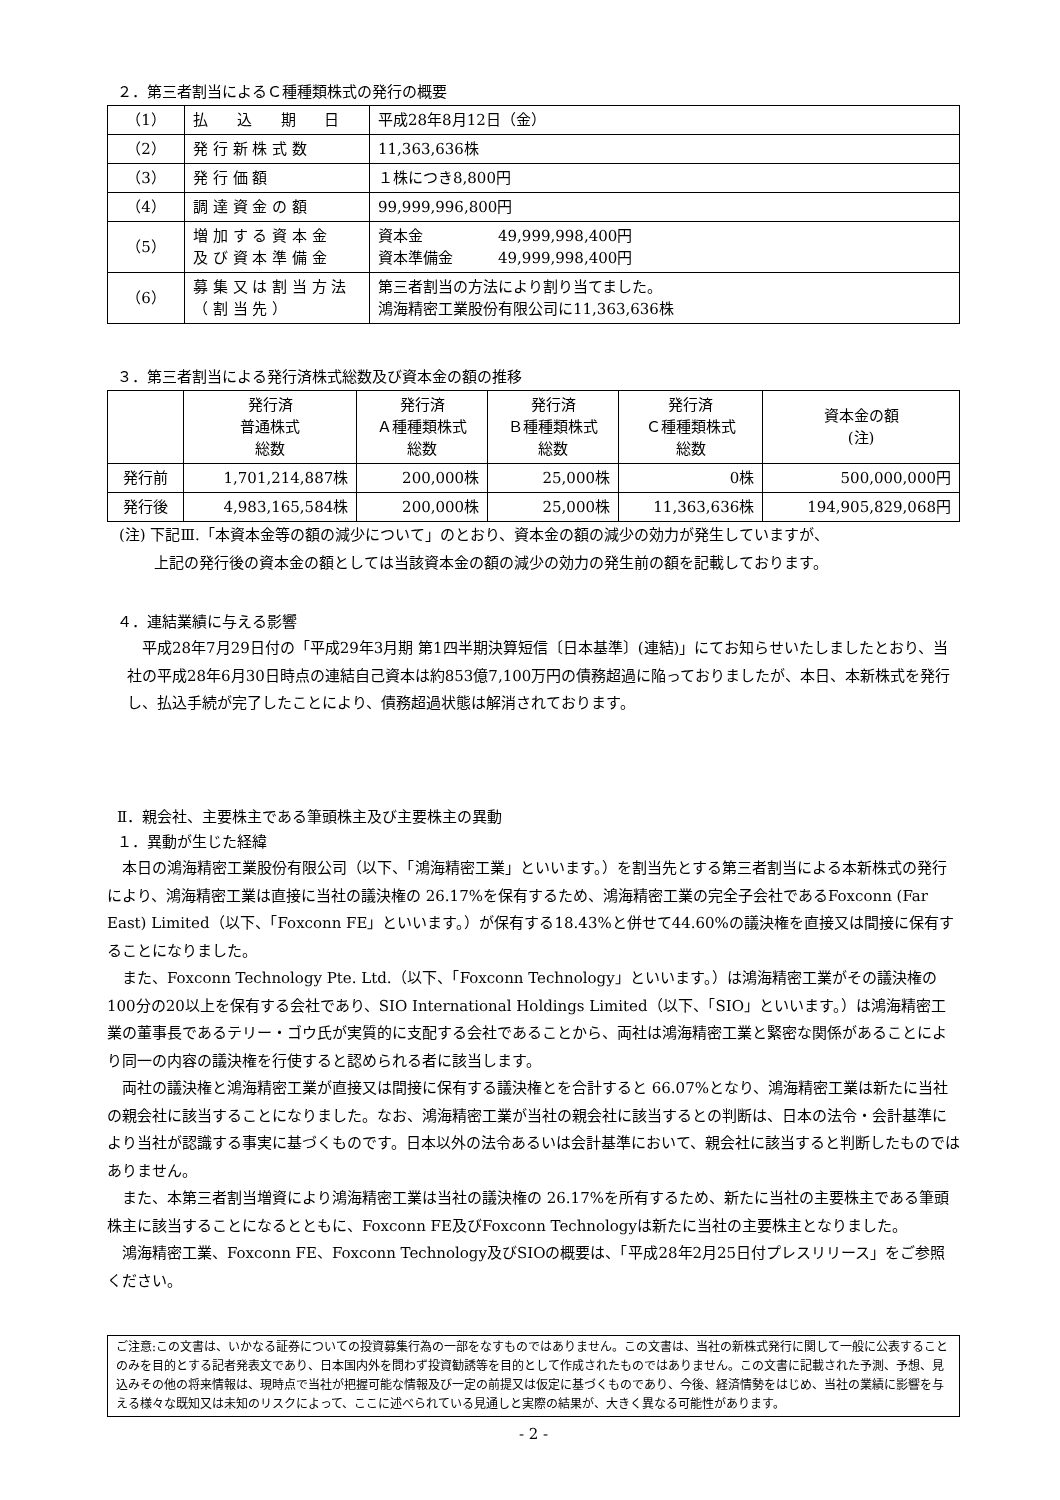２．第三者割当によるＣ種種類株式の発行の概要
| （1） | 払 込 期 日 | 平成28年8月12日（金） |
| （2） | 発 行 新 株 式 数 | 11,363,636株 |
| （3） | 発 行 価 額 | １株につき8,800円 |
| （4） | 調 達 資 金 の 額 | 99,999,996,800円 |
| （5） | 増 加 す る 資 本 金 及 び 資 本 準 備 金 | 資本金 49,999,998,400円 資本準備金 49,999,998,400円 |
| （6） | 募 集 又 は 割 当 方 法 （ 割 当 先 ） | 第三者割当の方法により割り当てました。 鴻海精密工業股份有限公司に11,363,636株 |
３．第三者割当による発行済株式総数及び資本金の額の推移
| | 発行済 普通株式 総数 | 発行済 Ａ種種類株式 総数 | 発行済 Ｂ種種類株式 総数 | 発行済 Ｃ種種類株式 総数 | 資本金の額 (注) |
| --- | --- | --- | --- | --- | --- |
| 発行前 | 1,701,214,887株 | 200,000株 | 25,000株 | 0株 | 500,000,000円 |
| 発行後 | 4,983,165,584株 | 200,000株 | 25,000株 | 11,363,636株 | 194,905,829,068円 |
(注) 下記Ⅲ.「本資本金等の額の減少について」のとおり、資本金の額の減少の効力が発生していますが、
　　 上記の発行後の資本金の額としては当該資本金の額の減少の効力の発生前の額を記載しております。
４．連結業績に与える影響
平成28年7月29日付の「平成29年3月期 第1四半期決算短信〔日本基準〕(連結)」にてお知らせいたしましたとおり、当社の平成28年6月30日時点の連結自己資本は約853億7,100万円の債務超過に陥っておりましたが、本日、本新株式を発行し、払込手続が完了したことにより、債務超過状態は解消されております。
Ⅱ．親会社、主要株主である筆頭株主及び主要株主の異動
１．異動が生じた経緯
本日の鴻海精密工業股份有限公司（以下、「鴻海精密工業」といいます。）を割当先とする第三者割当による本新株式の発行により、鴻海精密工業は直接に当社の議決権の 26.17%を保有するため、鴻海精密工業の完全子会社であるFoxconn (Far East) Limited（以下、「Foxconn FE」といいます。）が保有する18.43%と併せて44.60%の議決権を直接又は間接に保有することになりました。
また、Foxconn Technology Pte. Ltd.（以下、「Foxconn Technology」といいます。）は鴻海精密工業がその議決権の100分の20以上を保有する会社であり、SIO International Holdings Limited（以下、「SIO」といいます。）は鴻海精密工業の董事長であるテリー・ゴウ氏が実質的に支配する会社であることから、両社は鴻海精密工業と緊密な関係があることにより同一の内容の議決権を行使すると認められる者に該当します。
両社の議決権と鴻海精密工業が直接又は間接に保有する議決権とを合計すると 66.07%となり、鴻海精密工業は新たに当社の親会社に該当することになりました。なお、鴻海精密工業が当社の親会社に該当するとの判断は、日本の法令・会計基準により当社が認識する事実に基づくものです。日本以外の法令あるいは会計基準において、親会社に該当すると判断したものではありません。
また、本第三者割当増資により鴻海精密工業は当社の議決権の 26.17%を所有するため、新たに当社の主要株主である筆頭株主に該当することになるとともに、Foxconn FE及びFoxconn Technologyは新たに当社の主要株主となりました。
鴻海精密工業、Foxconn FE、Foxconn Technology及びSIOの概要は、「平成28年2月25日付プレスリリース」をご参照ください。
ご注意:この文書は、いかなる証券についての投資募集行為の一部をなすものではありません。この文書は、当社の新株式発行に関して一般に公表することのみを目的とする記者発表文であり、日本国内外を問わず投資勧誘等を目的として作成されたものではありません。この文書に記載された予測、予想、見込みその他の将来情報は、現時点で当社が把握可能な情報及び一定の前提又は仮定に基づくものであり、今後、経済情勢をはじめ、当社の業績に影響を与える様々な既知又は未知のリスクによって、ここに述べられている見通しと実際の結果が、大きく異なる可能性があります。
- 2 -